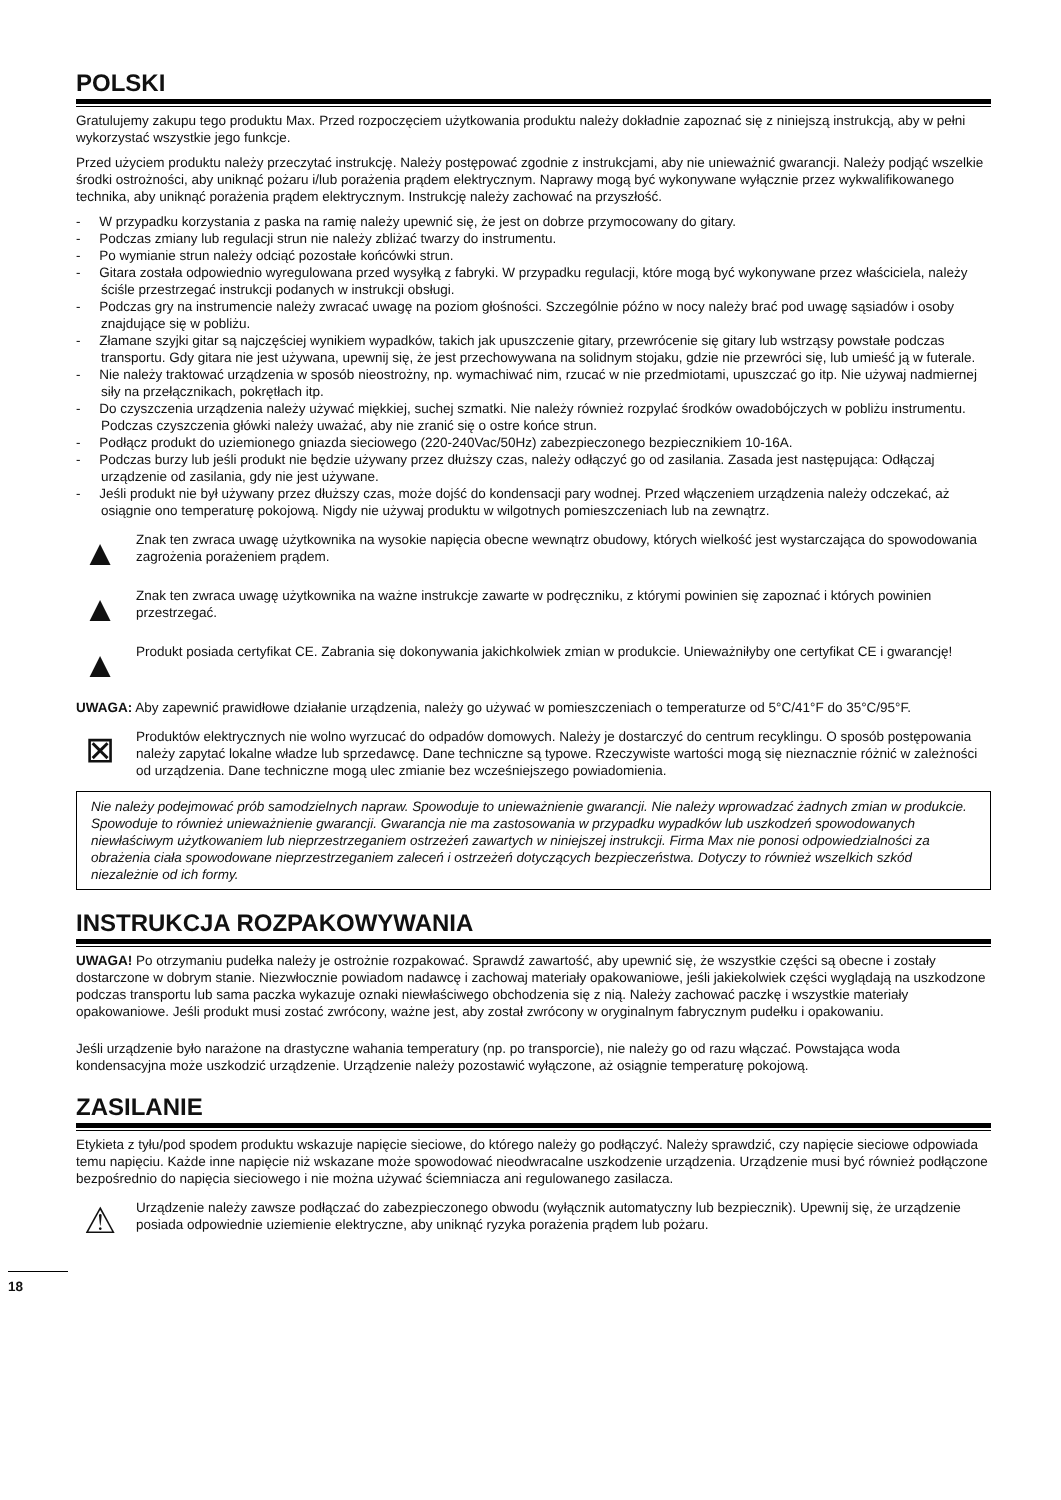POLSKI
Gratulujemy zakupu tego produktu Max. Przed rozpoczęciem użytkowania produktu należy dokładnie zapoznać się z niniejszą instrukcją, aby w pełni wykorzystać wszystkie jego funkcje.
Przed użyciem produktu należy przeczytać instrukcję. Należy postępować zgodnie z instrukcjami, aby nie unieważnić gwarancji. Należy podjąć wszelkie środki ostrożności, aby uniknąć pożaru i/lub porażenia prądem elektrycznym. Naprawy mogą być wykonywane wyłącznie przez wykwalifikowanego technika, aby uniknąć porażenia prądem elektrycznym. Instrukcję należy zachować na przyszłość.
- W przypadku korzystania z paska na ramię należy upewnić się, że jest on dobrze przymocowany do gitary.
- Podczas zmiany lub regulacji strun nie należy zbliżać twarzy do instrumentu.
- Po wymianie strun należy odciąć pozostałe końcówki strun.
- Gitara została odpowiednio wyregulowana przed wysyłką z fabryki. W przypadku regulacji, które mogą być wykonywane przez właściciela, należy ściśle przestrzegać instrukcji podanych w instrukcji obsługi.
- Podczas gry na instrumencie należy zwracać uwagę na poziom głośności. Szczególnie późno w nocy należy brać pod uwagę sąsiadów i osoby znajdujące się w pobliżu.
- Złamane szyjki gitar są najczęściej wynikiem wypadków, takich jak upuszczenie gitary, przewrócenie się gitary lub wstrząsy powstałe podczas transportu. Gdy gitara nie jest używana, upewnij się, że jest przechowywana na solidnym stojaku, gdzie nie przewróci się, lub umieść ją w futerale.
- Nie należy traktować urządzenia w sposób nieostrożny, np. wymachiwać nim, rzucać w nie przedmiotami, upuszczać go itp. Nie używaj nadmiernej siły na przełącznikach, pokrętłach itp.
- Do czyszczenia urządzenia należy używać miękkiej, suchej szmatki. Nie należy również rozpylać środków owadobójczych w pobliżu instrumentu. Podczas czyszczenia główki należy uważać, aby nie zranić się o ostre końce strun.
- Podłącz produkt do uziemionego gniazda sieciowego (220-240Vac/50Hz) zabezpieczonego bezpiecznikiem 10-16A.
- Podczas burzy lub jeśli produkt nie będzie używany przez dłuższy czas, należy odłączyć go od zasilania. Zasada jest następująca: Odłączaj urządzenie od zasilania, gdy nie jest używane.
- Jeśli produkt nie był używany przez dłuższy czas, może dojść do kondensacji pary wodnej. Przed włączeniem urządzenia należy odczekać, aż osiągnie ono temperaturę pokojową. Nigdy nie używaj produktu w wilgotnych pomieszczeniach lub na zewnątrz.
▲
Znak ten zwraca uwagę użytkownika na wysokie napięcia obecne wewnątrz obudowy, których wielkość jest wystarczająca do spowodowania zagrożenia porażeniem prądem.
▲
Znak ten zwraca uwagę użytkownika na ważne instrukcje zawarte w podręczniku, z którymi powinien się zapoznać i których powinien przestrzegać.
▲
Produkt posiada certyfikat CE. Zabrania się dokonywania jakichkolwiek zmian w produkcie. Unieważniłyby one certyfikat CE i gwarancję!
UWAGA: Aby zapewnić prawidłowe działanie urządzenia, należy go używać w pomieszczeniach o temperaturze od 5°C/41°F do 35°C/95°F.
⊠
Produktów elektrycznych nie wolno wyrzucać do odpadów domowych. Należy je dostarczyć do centrum recyklingu. O sposób postępowania należy zapytać lokalne władze lub sprzedawcę. Dane techniczne są typowe. Rzeczywiste wartości mogą się nieznacznie różnić w zależności od urządzenia. Dane techniczne mogą ulec zmianie bez wcześniejszego powiadomienia.
Nie należy podejmować prób samodzielnych napraw. Spowoduje to unieważnienie gwarancji. Nie należy wprowadzać żadnych zmian w produkcie. Spowoduje to również unieważnienie gwarancji. Gwarancja nie ma zastosowania w przypadku wypadków lub uszkodzeń spowodowanych niewłaściwym użytkowaniem lub nieprzestrzeganiem ostrzeżeń zawartych w niniejszej instrukcji. Firma Max nie ponosi odpowiedzialności za obrażenia ciała spowodowane nieprzestrzeganiem zaleceń i ostrzeżeń dotyczących bezpieczeństwa. Dotyczy to również wszelkich szkód niezależnie od ich formy.
INSTRUKCJA ROZPAKOWYWANIA
UWAGA! Po otrzymaniu pudełka należy je ostrożnie rozpakować. Sprawdź zawartość, aby upewnić się, że wszystkie części są obecne i zostały dostarczone w dobrym stanie. Niezwłocznie powiadom nadawcę i zachowaj materiały opakowaniowe, jeśli jakiekolwiek części wyglądają na uszkodzone podczas transportu lub sama paczka wykazuje oznaki niewłaściwego obchodzenia się z nią. Należy zachować paczkę i wszystkie materiały opakowaniowe. Jeśli produkt musi zostać zwrócony, ważne jest, aby został zwrócony w oryginalnym fabrycznym pudełku i opakowaniu.
Jeśli urządzenie było narażone na drastyczne wahania temperatury (np. po transporcie), nie należy go od razu włączać. Powstająca woda kondensacyjna może uszkodzić urządzenie. Urządzenie należy pozostawić wyłączone, aż osiągnie temperaturę pokojową.
ZASILANIE
Etykieta z tyłu/pod spodem produktu wskazuje napięcie sieciowe, do którego należy go podłączyć. Należy sprawdzić, czy napięcie sieciowe odpowiada temu napięciu. Każde inne napięcie niż wskazane może spowodować nieodwracalne uszkodzenie urządzenia. Urządzenie musi być również podłączone bezpośrednio do napięcia sieciowego i nie można używać ściemniacza ani regulowanego zasilacza.
⚠
Urządzenie należy zawsze podłączać do zabezpieczonego obwodu (wyłącznik automatyczny lub bezpiecznik). Upewnij się, że urządzenie posiada odpowiednie uziemienie elektryczne, aby uniknąć ryzyka porażenia prądem lub pożaru.
18